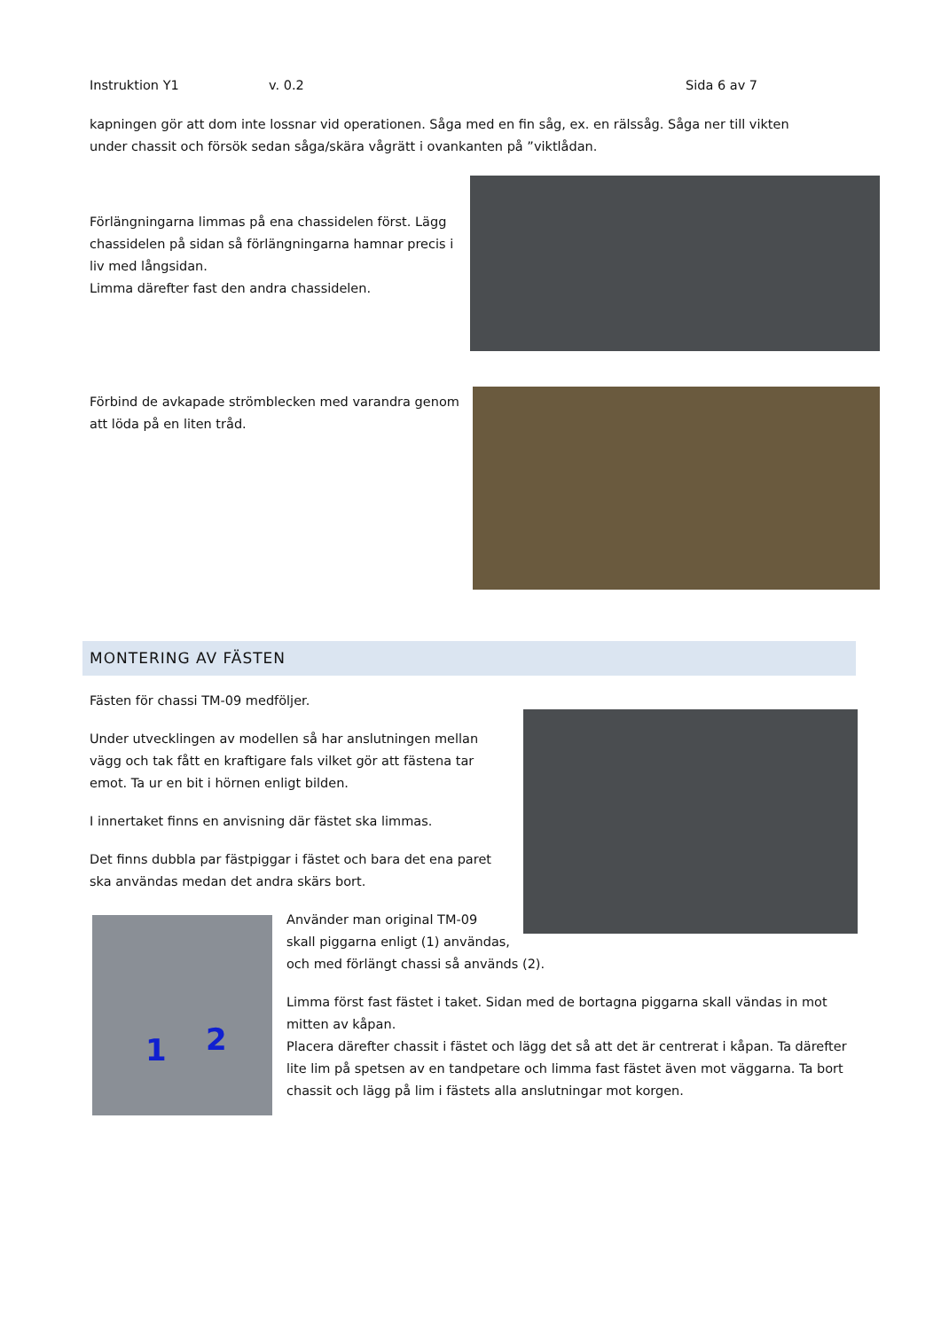Instruktion Y1 v. 0.2 Sida 6 av 7
kapningen gör att dom inte lossnar vid operationen. Såga med en fin såg, ex. en rälssåg. Såga ner till vikten under chassit och försök sedan såga/skära vågrätt i ovankanten på ”viktlådan.
Förlängningarna limmas på ena chassidelen först. Lägg chassidelen på sidan så förlängningarna hamnar precis i liv med långsidan.
Limma därefter fast den andra chassidelen.
Förbind de avkapade strömblecken med varandra genom att löda på en liten tråd.
MONTERING AV FÄSTEN
Fästen för chassi TM-09 medföljer.
Under utvecklingen av modellen så har anslutningen mellan vägg och tak fått en kraftigare fals vilket gör att fästena tar emot. Ta ur en bit i hörnen enligt bilden.
I innertaket finns en anvisning där fästet ska limmas.
Det finns dubbla par fästpiggar i fästet och bara det ena paret ska användas medan det andra skärs bort.
1 2
Använder man original TM-09
skall piggarna enligt (1) användas,
och med förlängt chassi så används (2).
Limma först fast fästet i taket. Sidan med de bortagna piggarna skall vändas in mot mitten av kåpan.
Placera därefter chassit i fästet och lägg det så att det är centrerat i kåpan. Ta därefter lite lim på spetsen av en tandpetare och limma fast fästet även mot väggarna. Ta bort chassit och lägg på lim i fästets alla anslutningar mot korgen.